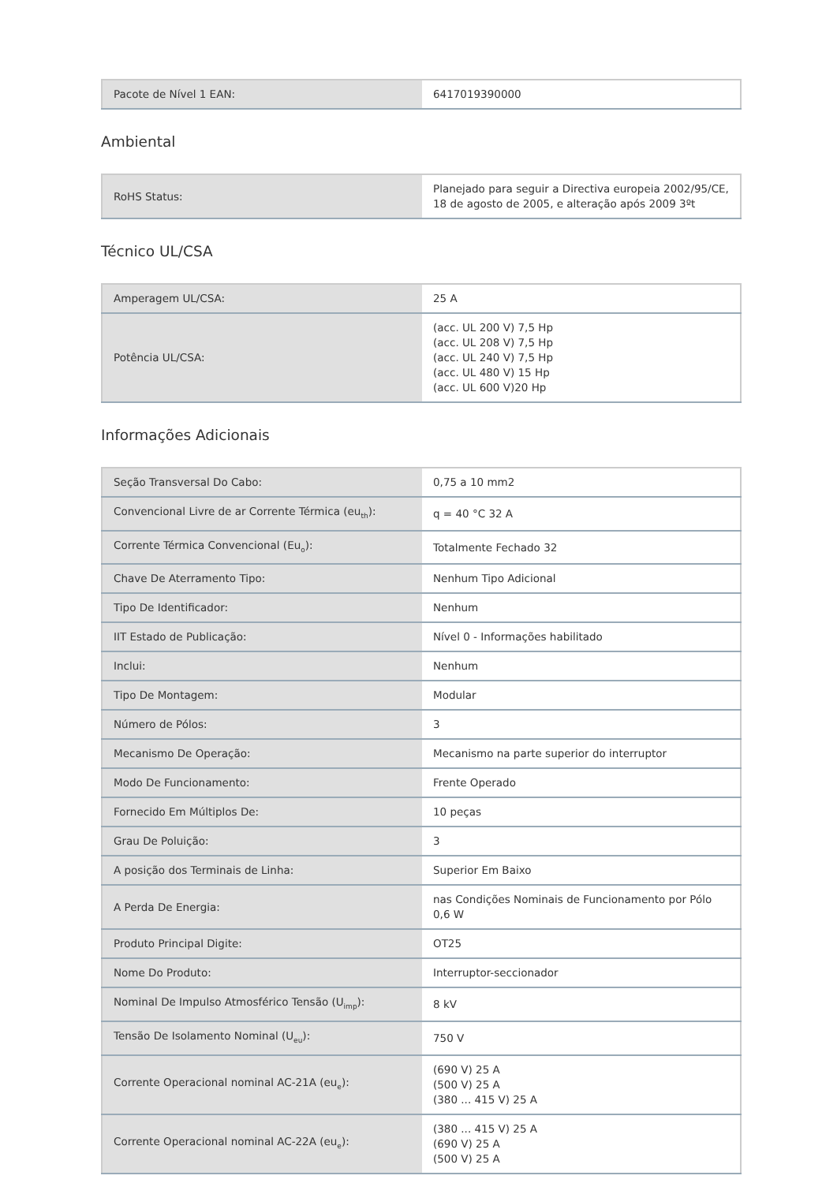| Pacote de Nível 1 EAN: | 6417019390000 |
Ambiental
| RoHS Status: | Planejado para seguir a Directiva europeia 2002/95/CE, 18 de agosto de 2005, e alteração após 2009 3ºt |
Técnico UL/CSA
| Amperagem UL/CSA: | 25 A |
| Potência UL/CSA: | (acc. UL 200 V) 7,5 Hp (acc. UL 208 V) 7,5 Hp (acc. UL 240 V) 7,5 Hp (acc. UL 480 V) 15 Hp (acc. UL 600 V)20 Hp |
Informações Adicionais
| Seção Transversal Do Cabo: | 0,75 a 10 mm2 |
| Convencional Livre de ar Corrente Térmica (eu<sub>th</sub>): | q = 40 °C 32 A |
| Corrente Térmica Convencional (Eu<sub>o</sub>): | Totalmente Fechado 32 |
| Chave De Aterramento Tipo: | Nenhum Tipo Adicional |
| Tipo De Identificador: | Nenhum |
| IIT Estado de Publicação: | Nível 0 - Informações habilitado |
| Inclui: | Nenhum |
| Tipo De Montagem: | Modular |
| Número de Pólos: | 3 |
| Mecanismo De Operação: | Mecanismo na parte superior do interruptor |
| Modo De Funcionamento: | Frente Operado |
| Fornecido Em Múltiplos De: | 10 peças |
| Grau De Poluição: | 3 |
| A posição dos Terminais de Linha: | Superior Em Baixo |
| A Perda De Energia: | nas Condições Nominais de Funcionamento por Pólo 0,6 W |
| Produto Principal Digite: | OT25 |
| Nome Do Produto: | Interruptor-seccionador |
| Nominal De Impulso Atmosférico Tensão (U<sub>imp</sub>): | 8 kV |
| Tensão De Isolamento Nominal (U<sub>eu</sub>): | 750 V |
| Corrente Operacional nominal AC-21A (eu<sub>e</sub>): | (690 V) 25 A (500 V) 25 A (380 ... 415 V) 25 A |
| Corrente Operacional nominal AC-22A (eu<sub>e</sub>): | (380 ... 415 V) 25 A (690 V) 25 A (500 V) 25 A |